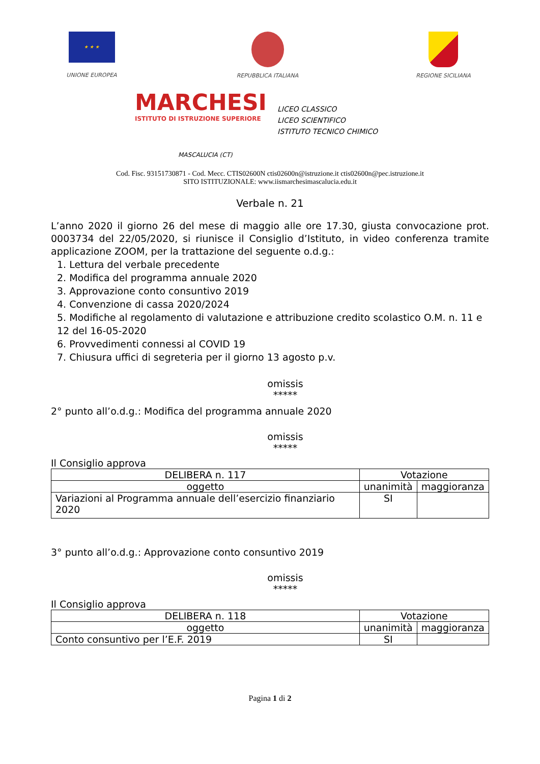★ ★ ★
UNIONE EUROPEA
REPUBBLICA ITALIANA REGIONE SICILIANA
MARCHESI
ISTITUTO DI ISTRUZIONE SUPERIORE
LICEO CLASSICO
LICEO SCIENTIFICO
ISTITUTO TECNICO CHIMICO
MASCALUCIA (CT)
Cod. Fisc. 93151730871 - Cod. Mecc. CTIS02600N ctis02600n@istruzione.it ctis02600n@pec.istruzione.it
SITO ISTITUZIONALE: www.iismarchesimascalucia.edu.it
Verbale n. 21
L’anno 2020 il giorno 26 del mese di maggio alle ore 17.30, giusta convocazione prot. 0003734 del 22/05/2020, si riunisce il Consiglio d’Istituto, in video conferenza tramite applicazione ZOOM, per la trattazione del seguente o.d.g.:
1. Lettura del verbale precedente
2. Modifica del programma annuale 2020
3. Approvazione conto consuntivo 2019
4. Convenzione di cassa 2020/2024
5. Modifiche al regolamento di valutazione e attribuzione credito scolastico O.M. n. 11 e 12 del 16-05-2020
6. Provvedimenti connessi al COVID 19
7. Chiusura uffici di segreteria per il giorno 13 agosto p.v.
omissis
*****
2° punto all’o.d.g.: Modifica del programma annuale 2020
omissis
*****
Il Consiglio approva
| DELIBERA n. 117 | Votazione | |
| --- | --- | --- |
| oggetto | unanimità | maggioranza |
| Variazioni al Programma annuale dell’esercizio finanziario 2020 | SI | |
3° punto all’o.d.g.: Approvazione conto consuntivo 2019
omissis
*****
Il Consiglio approva
| DELIBERA n. 118 | Votazione | |
| --- | --- | --- |
| oggetto | unanimità | maggioranza |
| Conto consuntivo per l’E.F. 2019 | SI | |
Pagina 1 di 2